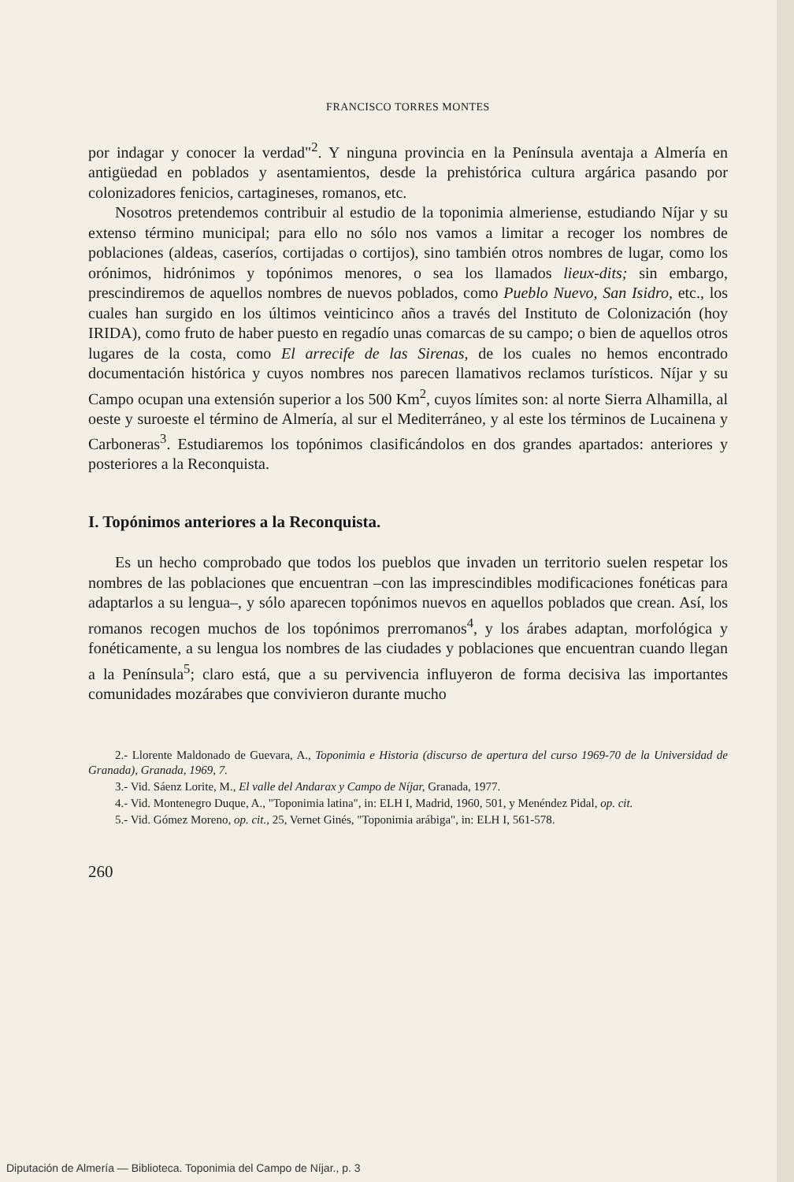FRANCISCO TORRES MONTES
por indagar y conocer la verdad"<sup>2</sup>. Y ninguna provincia en la Península aventaja a Almería en antigüedad en poblados y asentamientos, desde la prehistórica cultura argárica pasando por colonizadores fenicios, cartagineses, romanos, etc.
Nosotros pretendemos contribuir al estudio de la toponimia almeriense, estudiando Níjar y su extenso término municipal; para ello no sólo nos vamos a limitar a recoger los nombres de poblaciones (aldeas, caseríos, cortijadas o cortijos), sino también otros nombres de lugar, como los orónimos, hidrónimos y topónimos menores, o sea los llamados lieux-dits; sin embargo, prescindiremos de aquellos nombres de nuevos poblados, como Pueblo Nuevo, San Isidro, etc., los cuales han surgido en los últimos veinticinco años a través del Instituto de Colonización (hoy IRIDA), como fruto de haber puesto en regadío unas comarcas de su campo; o bien de aquellos otros lugares de la costa, como El arrecife de las Sirenas, de los cuales no hemos encontrado documentación histórica y cuyos nombres nos parecen llamativos reclamos turísticos. Níjar y su Campo ocupan una extensión superior a los 500 Km<sup>2</sup>, cuyos límites son: al norte Sierra Alhamilla, al oeste y suroeste el término de Almería, al sur el Mediterráneo, y al este los términos de Lucainena y Carboneras<sup>3</sup>. Estudiaremos los topónimos clasificándolos en dos grandes apartados: anteriores y posteriores a la Reconquista.
I. Topónimos anteriores a la Reconquista.
Es un hecho comprobado que todos los pueblos que invaden un territorio suelen respetar los nombres de las poblaciones que encuentran –con las imprescindibles modificaciones fonéticas para adaptarlos a su lengua–, y sólo aparecen topónimos nuevos en aquellos poblados que crean. Así, los romanos recogen muchos de los topónimos prerromanos<sup>4</sup>, y los árabes adaptan, morfológica y fonéticamente, a su lengua los nombres de las ciudades y poblaciones que encuentran cuando llegan a la Península<sup>5</sup>; claro está, que a su pervivencia influyeron de forma decisiva las importantes comunidades mozárabes que convivieron durante mucho
2.- Llorente Maldonado de Guevara, A., Toponimia e Historia (discurso de apertura del curso 1969-70 de la Universidad de Granada), Granada, 1969, 7.
3.- Vid. Sáenz Lorite, M., El valle del Andarax y Campo de Níjar, Granada, 1977.
4.- Vid. Montenegro Duque, A., "Toponimia latina", in: ELH I, Madrid, 1960, 501, y Menéndez Pidal, op. cit.
5.- Vid. Gómez Moreno, op. cit., 25, Vernet Ginés, "Toponimia arábiga", in: ELH I, 561-578.
260
Diputación de Almería — Biblioteca. Toponimia del Campo de Níjar., p. 3